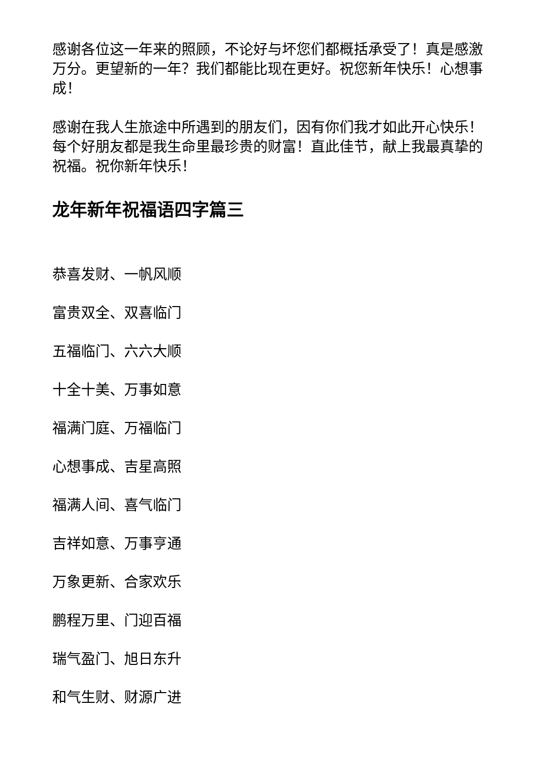感谢各位这一年来的照顾，不论好与坏您们都概括承受了！真是感激万分。更望新的一年？我们都能比现在更好。祝您新年快乐！心想事成！
感谢在我人生旅途中所遇到的朋友们，因有你们我才如此开心快乐！每个好朋友都是我生命里最珍贵的财富！直此佳节，献上我最真挚的祝福。祝你新年快乐！
龙年新年祝福语四字篇三
恭喜发财、一帆风顺
富贵双全、双喜临门
五福临门、六六大顺
十全十美、万事如意
福满门庭、万福临门
心想事成、吉星高照
福满人间、喜气临门
吉祥如意、万事亨通
万象更新、合家欢乐
鹏程万里、门迎百福
瑞气盈门、旭日东升
和气生财、财源广进